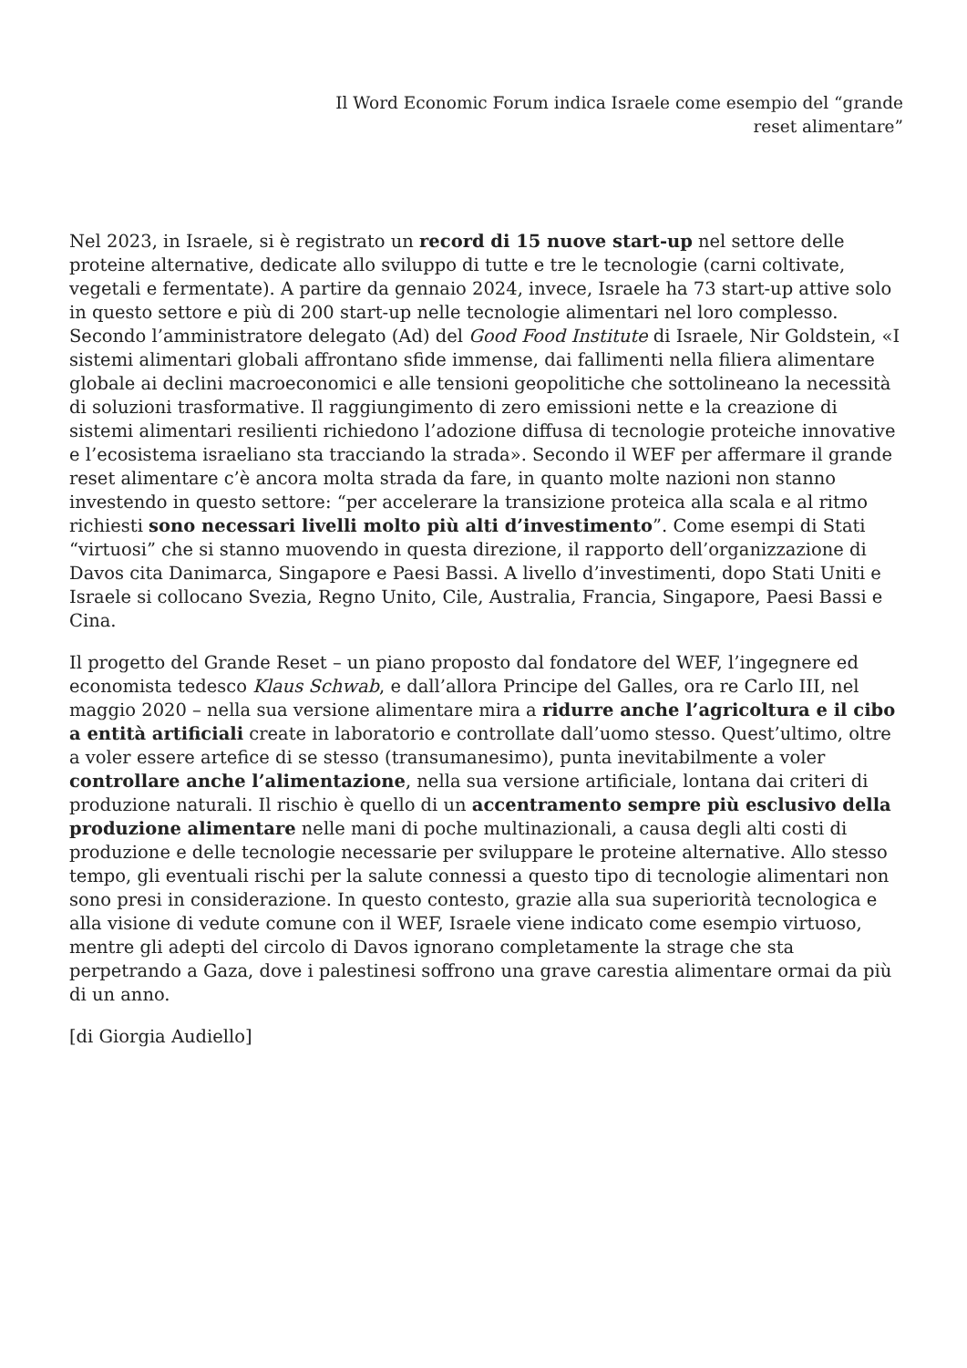Il Word Economic Forum indica Israele come esempio del “grande
reset alimentare”
Nel 2023, in Israele, si è registrato un record di 15 nuove start-up nel settore delle proteine alternative, dedicate allo sviluppo di tutte e tre le tecnologie (carni coltivate, vegetali e fermentate). A partire da gennaio 2024, invece, Israele ha 73 start-up attive solo in questo settore e più di 200 start-up nelle tecnologie alimentari nel loro complesso. Secondo l’amministratore delegato (Ad) del Good Food Institute di Israele, Nir Goldstein, «I sistemi alimentari globali affrontano sfide immense, dai fallimenti nella filiera alimentare globale ai declini macroeconomici e alle tensioni geopolitiche che sottolineano la necessità di soluzioni trasformative. Il raggiungimento di zero emissioni nette e la creazione di sistemi alimentari resilienti richiedono l’adozione diffusa di tecnologie proteiche innovative e l’ecosistema israeliano sta tracciando la strada». Secondo il WEF per affermare il grande reset alimentare c’è ancora molta strada da fare, in quanto molte nazioni non stanno investendo in questo settore: “per accelerare la transizione proteica alla scala e al ritmo richiesti sono necessari livelli molto più alti d’investimento”. Come esempi di Stati “virtuosi” che si stanno muovendo in questa direzione, il rapporto dell’organizzazione di Davos cita Danimarca, Singapore e Paesi Bassi. A livello d’investimenti, dopo Stati Uniti e Israele si collocano Svezia, Regno Unito, Cile, Australia, Francia, Singapore, Paesi Bassi e Cina.
Il progetto del Grande Reset – un piano proposto dal fondatore del WEF, l’ingegnere ed economista tedesco Klaus Schwab, e dall’allora Principe del Galles, ora re Carlo III, nel maggio 2020 – nella sua versione alimentare mira a ridurre anche l’agricoltura e il cibo a entità artificiali create in laboratorio e controllate dall’uomo stesso. Quest’ultimo, oltre a voler essere artefice di se stesso (transumanesimo), punta inevitabilmente a voler controllare anche l’alimentazione, nella sua versione artificiale, lontana dai criteri di produzione naturali. Il rischio è quello di un accentramento sempre più esclusivo della produzione alimentare nelle mani di poche multinazionali, a causa degli alti costi di produzione e delle tecnologie necessarie per sviluppare le proteine alternative. Allo stesso tempo, gli eventuali rischi per la salute connessi a questo tipo di tecnologie alimentari non sono presi in considerazione. In questo contesto, grazie alla sua superiorità tecnologica e alla visione di vedute comune con il WEF, Israele viene indicato come esempio virtuoso, mentre gli adepti del circolo di Davos ignorano completamente la strage che sta perpetrando a Gaza, dove i palestinesi soffrono una grave carestia alimentare ormai da più di un anno.
[di Giorgia Audiello]